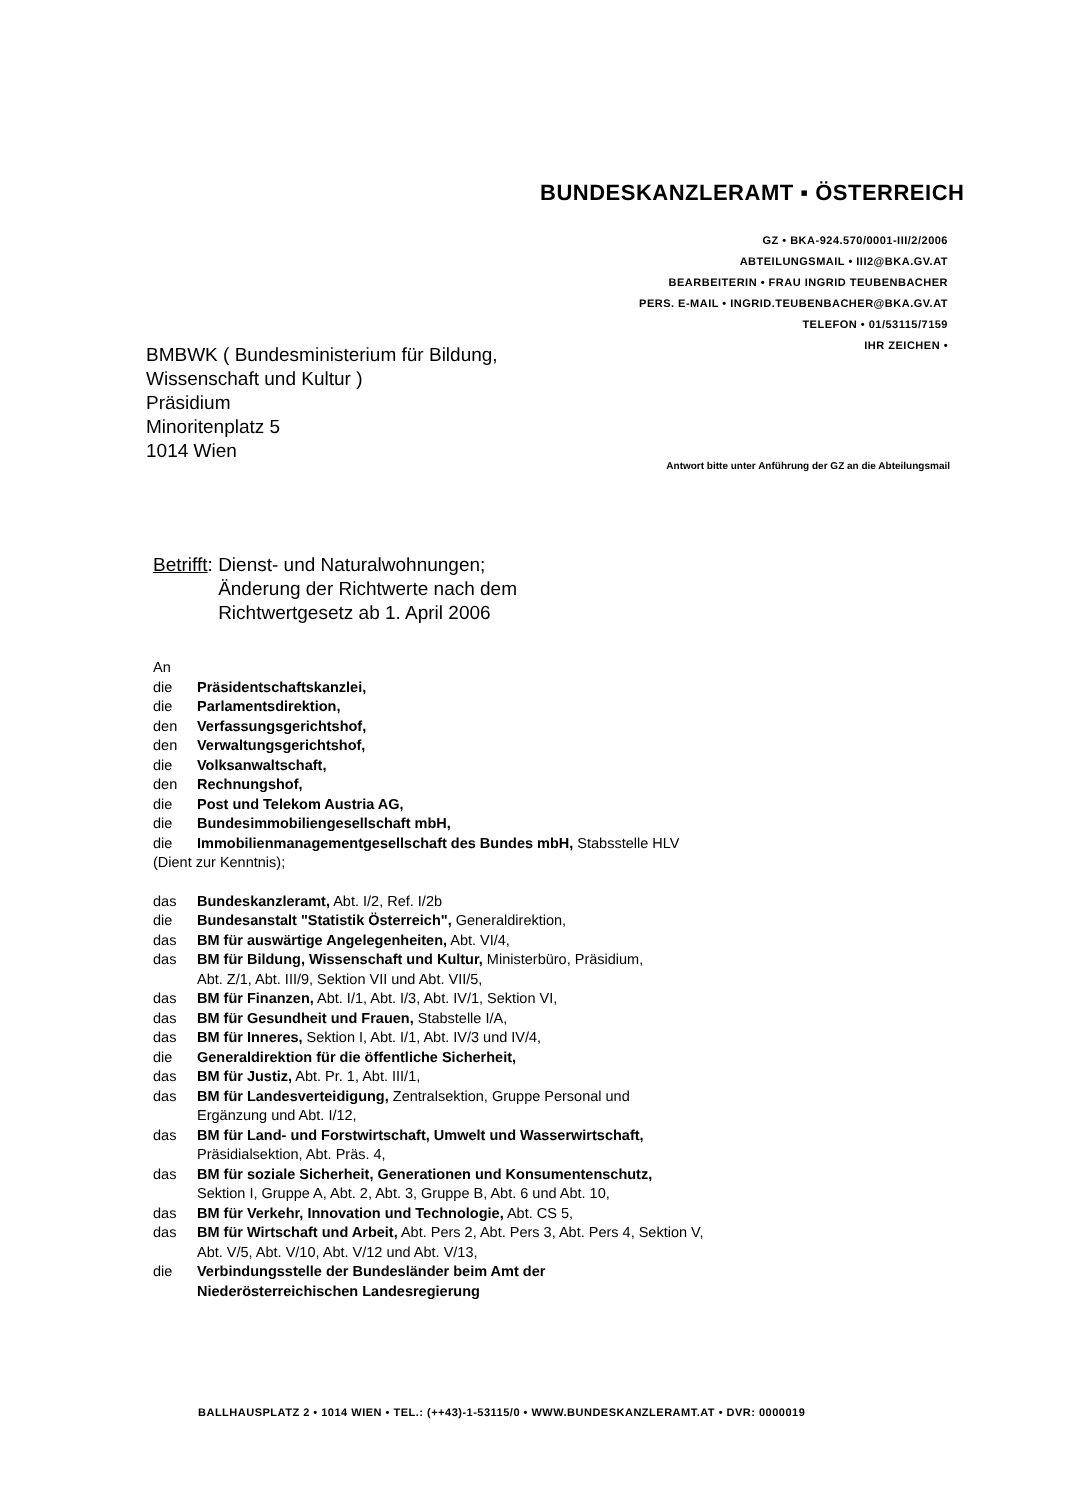BUNDESKANZLERAMT ▪ ÖSTERREICH
GZ • BKA-924.570/0001-III/2/2006
ABTEILUNGSMAIL • III2@BKA.GV.AT
BEARBEITERIN • FRAU INGRID TEUBENBACHER
PERS. E-MAIL • INGRID.TEUBENBACHER@BKA.GV.AT
TELEFON • 01/53115/7159
IHR ZEICHEN •
BMBWK ( Bundesministerium für Bildung,
Wissenschaft und Kultur )
Präsidium
Minoritenplatz 5
1014 Wien
Antwort bitte unter Anführung der GZ an die Abteilungsmail
Betrifft: Dienst- und Naturalwohnungen;
Änderung der Richtwerte nach dem
Richtwertgesetz ab 1. April 2006
An
die Präsidentschaftskanzlei,
die Parlamentsdirektion,
den Verfassungsgerichtshof,
den Verwaltungsgerichtshof,
die Volksanwaltschaft,
den Rechnungshof,
die Post und Telekom Austria AG,
die Bundesimmobiliengesellschaft mbH,
die Immobilienmanagementgesellschaft des Bundes mbH, Stabsstelle HLV
(Dient zur Kenntnis);
das Bundeskanzleramt, Abt. I/2, Ref. I/2b
die Bundesanstalt "Statistik Österreich", Generaldirektion,
das BM für auswärtige Angelegenheiten, Abt. VI/4,
das BM für Bildung, Wissenschaft und Kultur, Ministerbüro, Präsidium,
Abt. Z/1, Abt. III/9, Sektion VII und Abt. VII/5,
das BM für Finanzen, Abt. I/1, Abt. I/3, Abt. IV/1, Sektion VI,
das BM für Gesundheit und Frauen, Stabstelle I/A,
das BM für Inneres, Sektion I, Abt. I/1, Abt. IV/3 und IV/4,
die Generaldirektion für die öffentliche Sicherheit,
das BM für Justiz, Abt. Pr. 1, Abt. III/1,
das BM für Landesverteidigung, Zentralsektion, Gruppe Personal und
Ergänzung und Abt. I/12,
das BM für Land- und Forstwirtschaft, Umwelt und Wasserwirtschaft,
Präsidialsektion, Abt. Präs. 4,
das BM für soziale Sicherheit, Generationen und Konsumentenschutz,
Sektion I, Gruppe A, Abt. 2, Abt. 3, Gruppe B, Abt. 6 und Abt. 10,
das BM für Verkehr, Innovation und Technologie, Abt. CS 5,
das BM für Wirtschaft und Arbeit, Abt. Pers 2, Abt. Pers 3, Abt. Pers 4, Sektion V,
Abt. V/5, Abt. V/10, Abt. V/12 und Abt. V/13,
die Verbindungsstelle der Bundesländer beim Amt der
Niederösterreichischen Landesregierung
BALLHAUSPLATZ 2 • 1014 WIEN • TEL.: (++43)-1-53115/0 • WWW.BUNDESKANZLERAMT.AT • DVR: 0000019